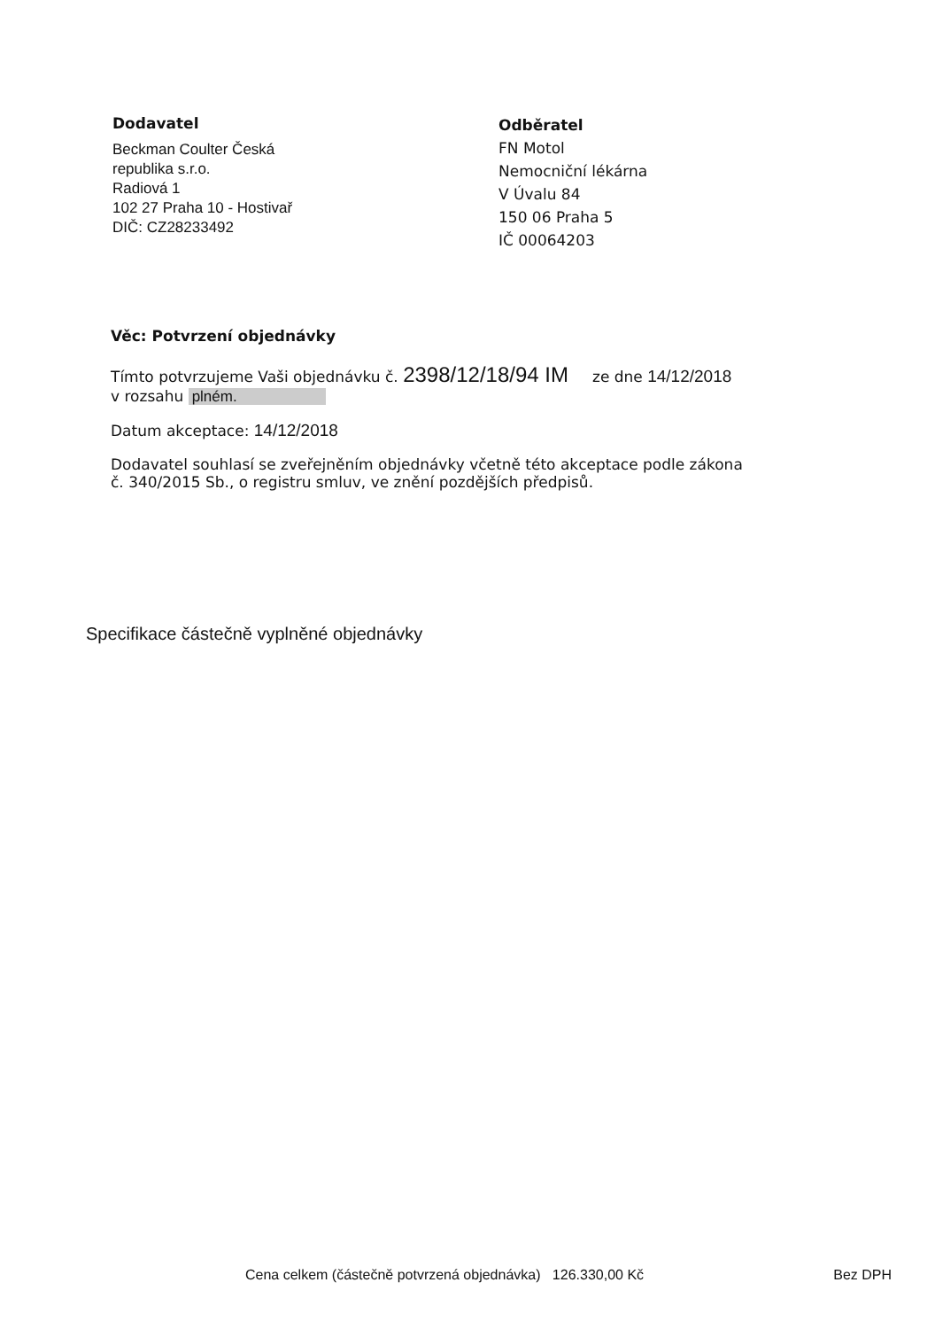Dodavatel
Beckman Coulter Česká
republika s.r.o.
Radiová 1
102 27 Praha 10 - Hostivař
DIČ: CZ28233492
Odběratel
FN Motol
Nemocniční lékárna
V Úvalu 84
150 06 Praha 5
IČ 00064203
Věc: Potvrzení objednávky
Tímto potvrzujeme Vaši objednávku č. 2398/12/18/94 IM ze dne 14/12/2018
v rozsahu plném.
Datum akceptace: 14/12/2018
Dodavatel souhlasí se zveřejněním objednávky včetně této akceptace podle zákona
č. 340/2015 Sb., o registru smluv, ve znění pozdějších předpisů.
Specifikace částečně vyplněné objednávky
Cena celkem (částečně potvrzená objednávka) 126.330,00 Kč Bez DPH